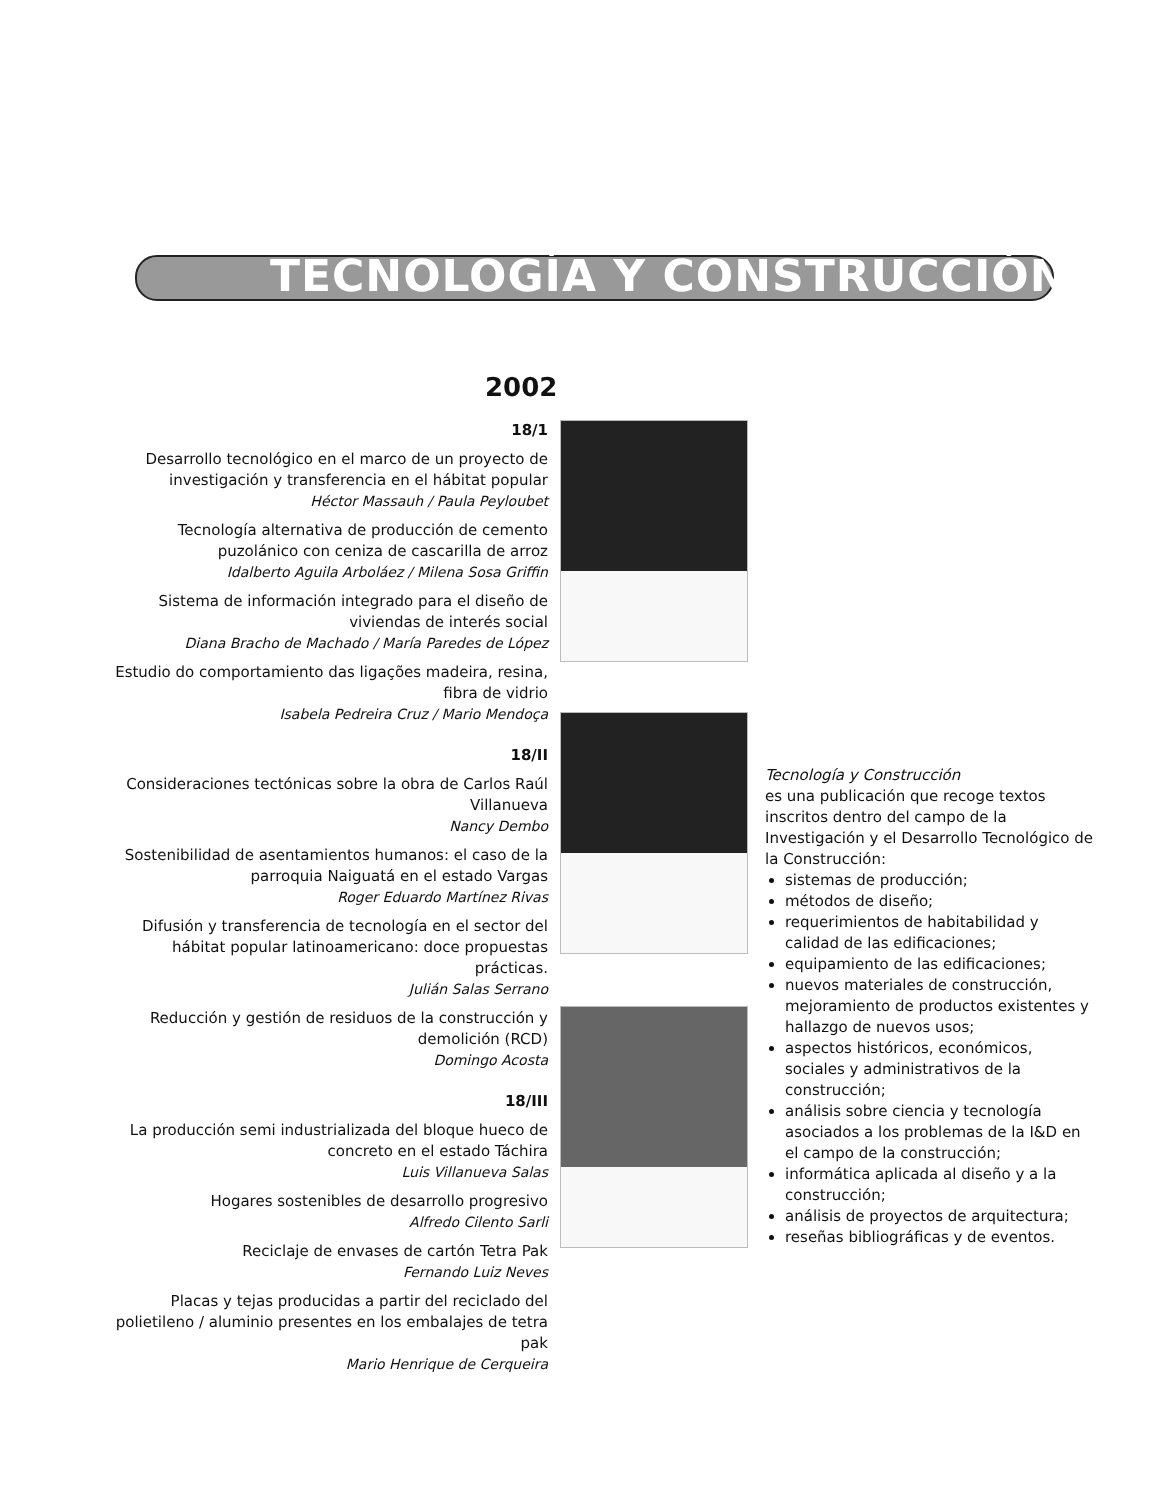TECNOLOGÍA Y CONSTRUCCIÓN
2002
18/1
Desarrollo tecnológico en el marco de un proyecto de investigación y transferencia en el hábitat popular
Héctor Massauh / Paula Peyloubet
Tecnología alternativa de producción de cemento puzolánico con ceniza de cascarilla de arroz
Idalberto Aguila Arboláez / Milena Sosa Griffin
Sistema de información integrado para el diseño de viviendas de interés social
Diana Bracho de Machado / María Paredes de López
Estudio do comportamiento das ligações madeira, resina, fibra de vidrio
Isabela Pedreira Cruz / Mario Mendoça
18/II
Consideraciones tectónicas sobre la obra de Carlos Raúl Villanueva
Nancy Dembo
Sostenibilidad de asentamientos humanos: el caso de la parroquia Naiguatá en el estado Vargas
Roger Eduardo Martínez Rivas
Difusión y transferencia de tecnología en el sector del hábitat popular latinoamericano: doce propuestas prácticas.
Julián Salas Serrano
Reducción y gestión de residuos de la construcción y demolición (RCD)
Domingo Acosta
18/III
La producción semi industrializada del bloque hueco de concreto en el estado Táchira
Luis Villanueva Salas
Hogares sostenibles de desarrollo progresivo
Alfredo Cilento Sarli
Reciclaje de envases de cartón Tetra Pak
Fernando Luiz Neves
Placas y tejas producidas a partir del reciclado del polietileno / aluminio presentes en los embalajes de tetra pak
Mario Henrique de Cerqueira
Tecnología y Construcción
es una publicación que recoge textos inscritos dentro del campo de la Investigación y el Desarrollo Tecnológico de la Construcción:
sistemas de producción;
métodos de diseño;
requerimientos de habitabilidad y calidad de las edificaciones;
equipamiento de las edificaciones;
nuevos materiales de construcción, mejoramiento de productos existentes y hallazgo de nuevos usos;
aspectos históricos, económicos, sociales y administrativos de la construcción;
análisis sobre ciencia y tecnología asociados a los problemas de la I&D en el campo de la construcción;
informática aplicada al diseño y a la construcción;
análisis de proyectos de arquitectura;
reseñas bibliográficas y de eventos.